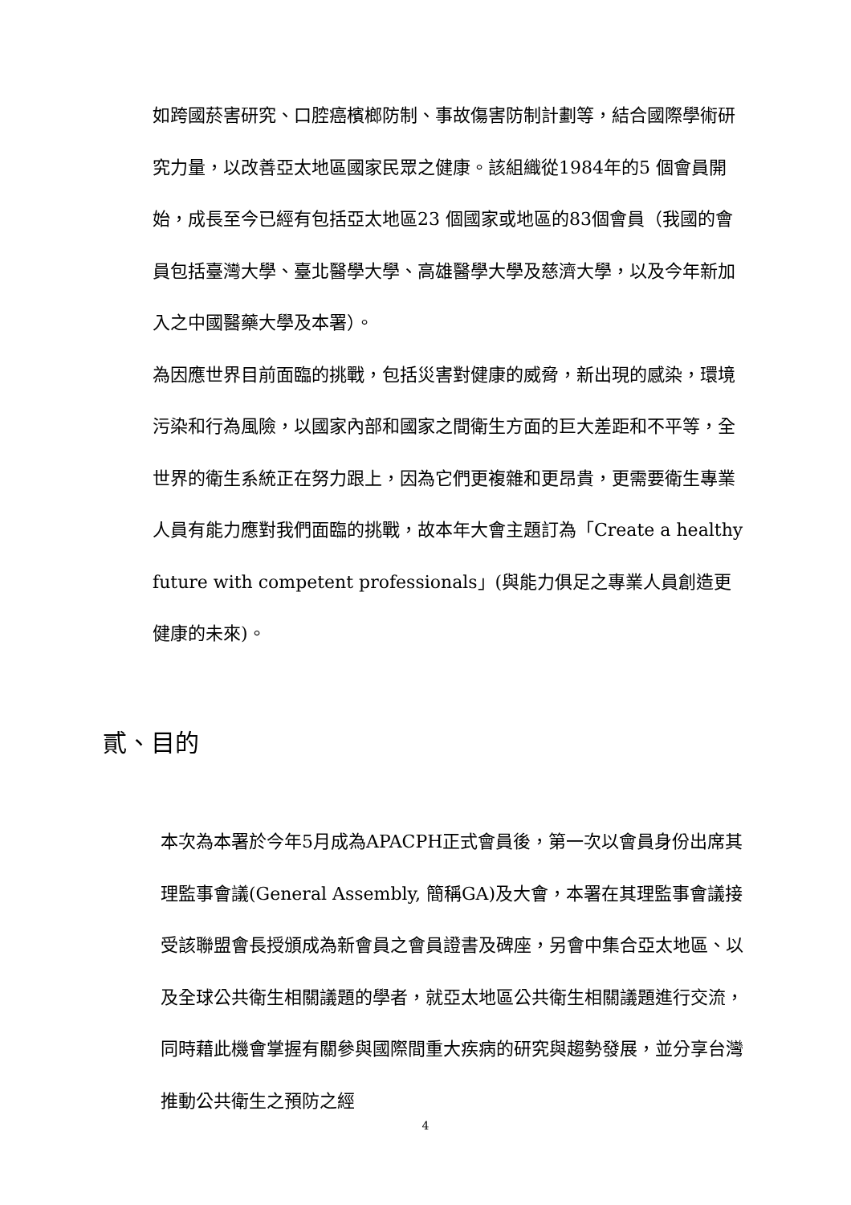如跨國菸害研究、口腔癌檳榔防制、事故傷害防制計劃等，結合國際學術研究力量，以改善亞太地區國家民眾之健康。該組織從1984年的5 個會員開始，成長至今已經有包括亞太地區23 個國家或地區的83個會員（我國的會員包括臺灣大學、臺北醫學大學、高雄醫學大學及慈濟大學，以及今年新加入之中國醫藥大學及本署）。
為因應世界目前面臨的挑戰，包括災害對健康的威脅，新出現的感染，環境污染和行為風險，以國家內部和國家之間衛生方面的巨大差距和不平等，全世界的衛生系統正在努力跟上，因為它們更複雜和更昂貴，更需要衛生專業人員有能力應對我們面臨的挑戰，故本年大會主題訂為「Create a healthy future with competent professionals」(與能力俱足之專業人員創造更健康的未來)。
貳、目的
本次為本署於今年5月成為APACPH正式會員後，第一次以會員身份出席其理監事會議(General Assembly, 簡稱GA)及大會，本署在其理監事會議接受該聯盟會長授頒成為新會員之會員證書及碑座，另會中集合亞太地區、以及全球公共衛生相關議題的學者，就亞太地區公共衛生相關議題進行交流，同時藉此機會掌握有關參與國際間重大疾病的研究與趨勢發展，並分享台灣推動公共衛生之預防之經
4